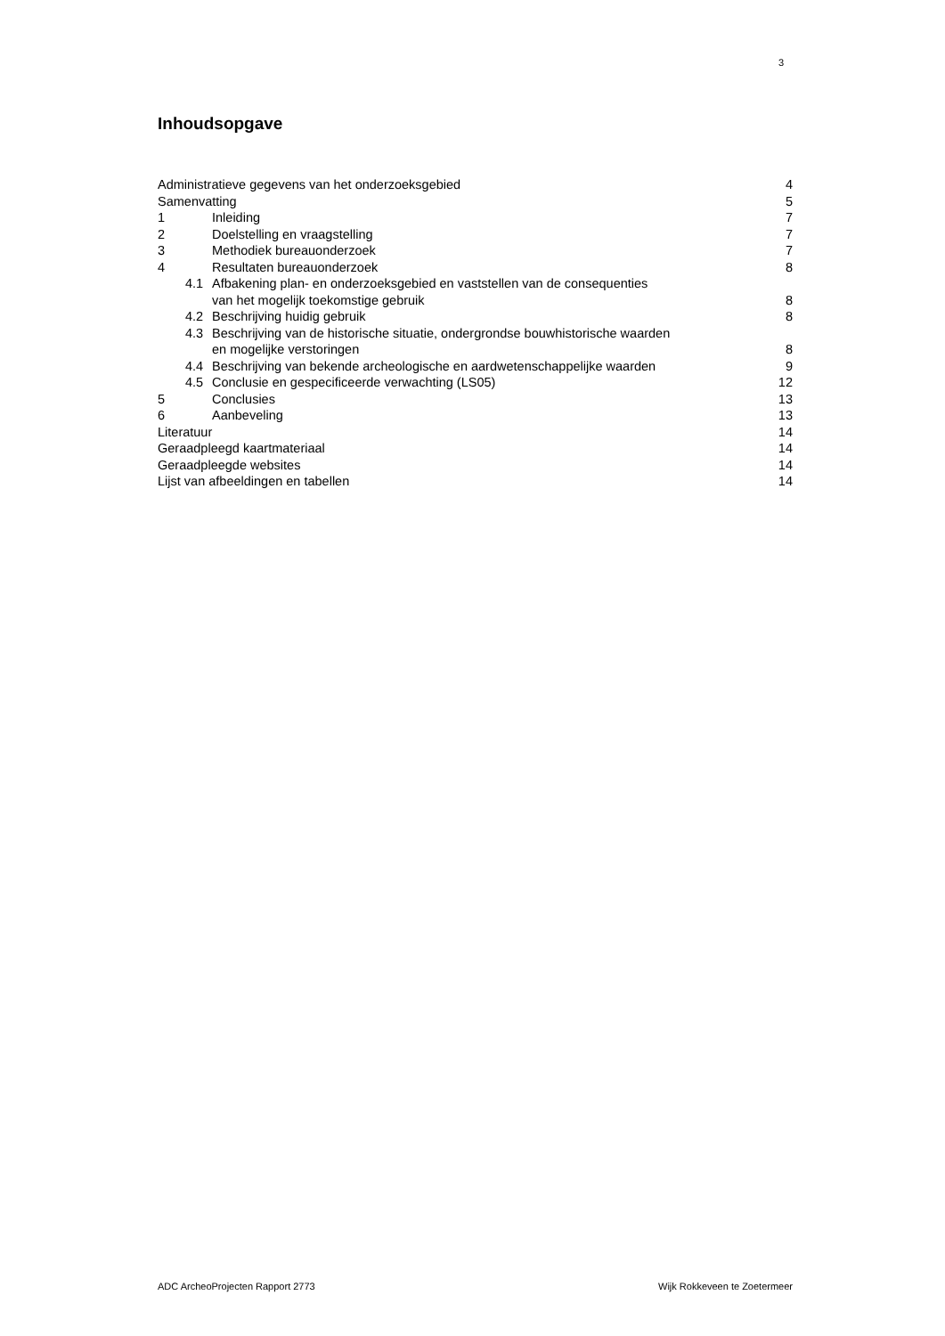3
Inhoudsopgave
Administratieve gegevens van het onderzoeksgebied 4
Samenvatting 5
1 Inleiding 7
2 Doelstelling en vraagstelling 7
3 Methodiek bureauonderzoek 7
4 Resultaten bureauonderzoek 8
4.1 Afbakening plan- en onderzoeksgebied en vaststellen van de consequenties
van het mogelijk toekomstige gebruik 8
4.2 Beschrijving huidig gebruik 8
4.3 Beschrijving van de historische situatie, ondergrondse bouwhistorische waarden
en mogelijke verstoringen 8
4.4 Beschrijving van bekende archeologische en aardwetenschappelijke waarden 9
4.5 Conclusie en gespecificeerde verwachting (LS05) 12
5 Conclusies 13
6 Aanbeveling 13
Literatuur 14
Geraadpleegd kaartmateriaal 14
Geraadpleegde websites 14
Lijst van afbeeldingen en tabellen 14
ADC ArcheoProjecten Rapport 2773 Wijk Rokkeveen te Zoetermeer